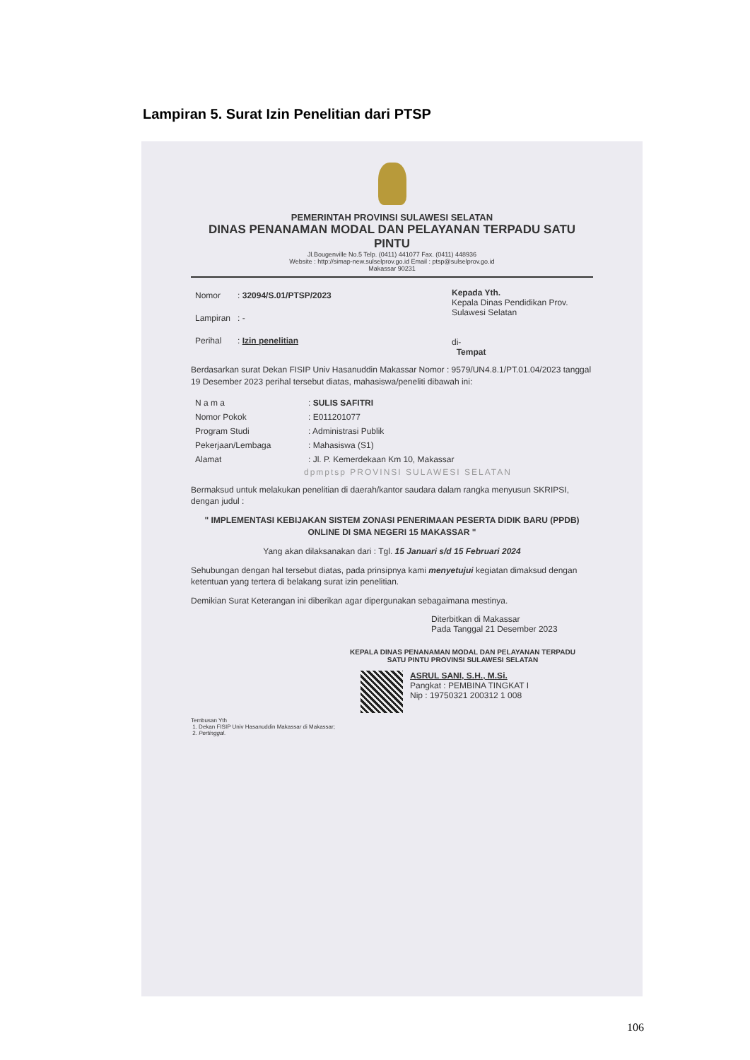Lampiran 5. Surat Izin Penelitian dari PTSP
PEMERINTAH PROVINSI SULAWESI SELATAN
DINAS PENANAMAN MODAL DAN PELAYANAN TERPADU SATU PINTU
Jl.Bougenville No.5 Telp. (0411) 441077 Fax. (0411) 448936
Website : http://simap-new.sulselprov.go.id Email : ptsp@sulselprov.go.id
Makassar 90231
| Nomor | : 32094/S.01/PTSP/2023 |
| Lampiran | : - |
| Perihal | : Izin penelitian |
Kepada Yth.
Kepala Dinas Pendidikan Prov. Sulawesi Selatan
di-
Tempat
Berdasarkan surat Dekan FISIP Univ Hasanuddin Makassar Nomor : 9579/UN4.8.1/PT.01.04/2023 tanggal 19 Desember 2023 perihal tersebut diatas, mahasiswa/peneliti dibawah ini:
| N a m a | : SULIS SAFITRI |
| Nomor Pokok | : E011201077 |
| Program Studi | : Administrasi Publik |
| Pekerjaan/Lembaga | : Mahasiswa (S1) |
| Alamat | : Jl. P. Kemerdekaan Km 10, Makassar |
dpmptsp PROVINSI SULAWESI SELATAN
Bermaksud untuk melakukan penelitian di daerah/kantor saudara dalam rangka menyusun SKRIPSI, dengan judul :
" IMPLEMENTASI KEBIJAKAN SISTEM ZONASI PENERIMAAN PESERTA DIDIK BARU (PPDB) ONLINE DI SMA NEGERI 15 MAKASSAR "
Yang akan dilaksanakan dari : Tgl. 15 Januari s/d 15 Februari 2024
Sehubungan dengan hal tersebut diatas, pada prinsipnya kami menyetujui kegiatan dimaksud dengan ketentuan yang tertera di belakang surat izin penelitian.
Demikian Surat Keterangan ini diberikan agar dipergunakan sebagaimana mestinya.
Diterbitkan di Makassar
Pada Tanggal 21 Desember 2023
KEPALA DINAS PENANAMAN MODAL DAN PELAYANAN TERPADU
SATU PINTU PROVINSI SULAWESI SELATAN
ASRUL SANI, S.H., M.Si.
Pangkat : PEMBINA TINGKAT I
Nip : 19750321 200312 1 008
Tembusan Yth
1. Dekan FISIP Univ Hasanuddin Makassar di Makassar;
2. Pertinggal.
106